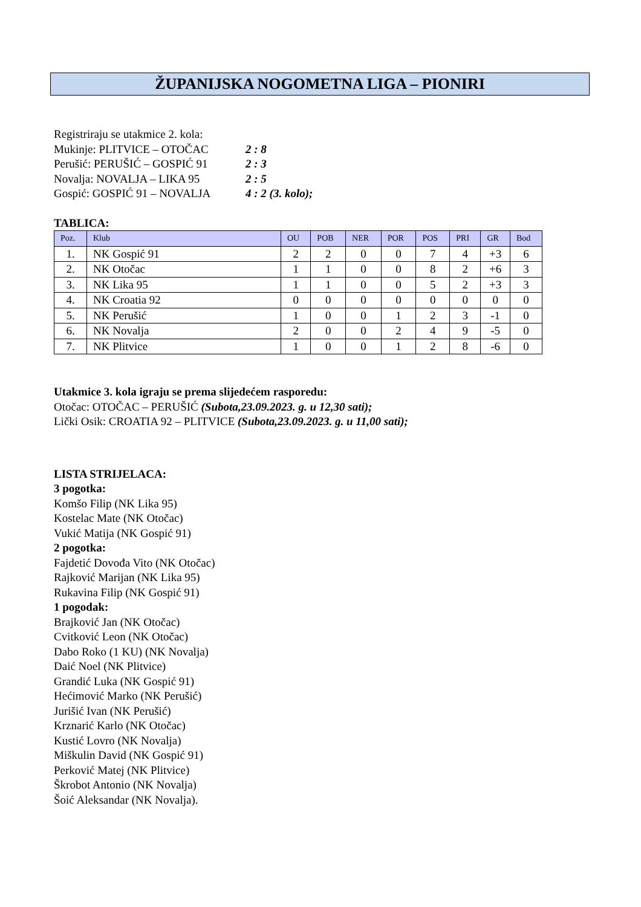ŽUPANIJSKA NOGOMETNA LIGA – PIONIRI
Registriraju se utakmice 2. kola:
Mukinje: PLITVICE – OTOČAC 2 : 8
Perušić: PERUŠIĆ – GOSPIĆ 91 2 : 3
Novalja: NOVALJA – LIKA 95 2 : 5
Gospić: GOSPIĆ 91 – NOVALJA 4 : 2 (3. kolo);
TABLICA:
| Poz. | Klub | OU | POB | NER | POR | POS | PRI | GR | Bod |
| --- | --- | --- | --- | --- | --- | --- | --- | --- | --- |
| 1. | NK Gospić 91 | 2 | 2 | 0 | 0 | 7 | 4 | +3 | 6 |
| 2. | NK Otočac | 1 | 1 | 0 | 0 | 8 | 2 | +6 | 3 |
| 3. | NK Lika 95 | 1 | 1 | 0 | 0 | 5 | 2 | +3 | 3 |
| 4. | NK Croatia 92 | 0 | 0 | 0 | 0 | 0 | 0 | 0 | 0 |
| 5. | NK Perušić | 1 | 0 | 0 | 1 | 2 | 3 | -1 | 0 |
| 6. | NK Novalja | 2 | 0 | 0 | 2 | 4 | 9 | -5 | 0 |
| 7. | NK Plitvice | 1 | 0 | 0 | 1 | 2 | 8 | -6 | 0 |
Utakmice 3. kola igraju se prema slijedećem rasporedu:
Otočac: OTOČAC – PERUŠIĆ (Subota,23.09.2023. g. u 12,30 sati);
Lički Osik: CROATIA 92 – PLITVICE (Subota,23.09.2023. g. u 11,00 sati);
LISTA STRIJELACA:
3 pogotka:
Komšo Filip (NK Lika 95)
Kostelac Mate (NK Otočac)
Vukić Matija (NK Gospić 91)
2 pogotka:
Fajdetić Dovođa Vito (NK Otočac)
Rajković Marijan (NK Lika 95)
Rukavina Filip (NK Gospić 91)
1 pogodak:
Brajković Jan (NK Otočac)
Cvitković Leon (NK Otočac)
Dabo Roko (1 KU) (NK Novalja)
Daić Noel (NK Plitvice)
Grandić Luka (NK Gospić 91)
Hećimović Marko (NK Perušić)
Jurišić Ivan (NK Perušić)
Krznarić Karlo (NK Otočac)
Kustić Lovro (NK Novalja)
Miškulin David (NK Gospić 91)
Perković Matej (NK Plitvice)
Škrobot Antonio (NK Novalja)
Šoić Aleksandar (NK Novalja).